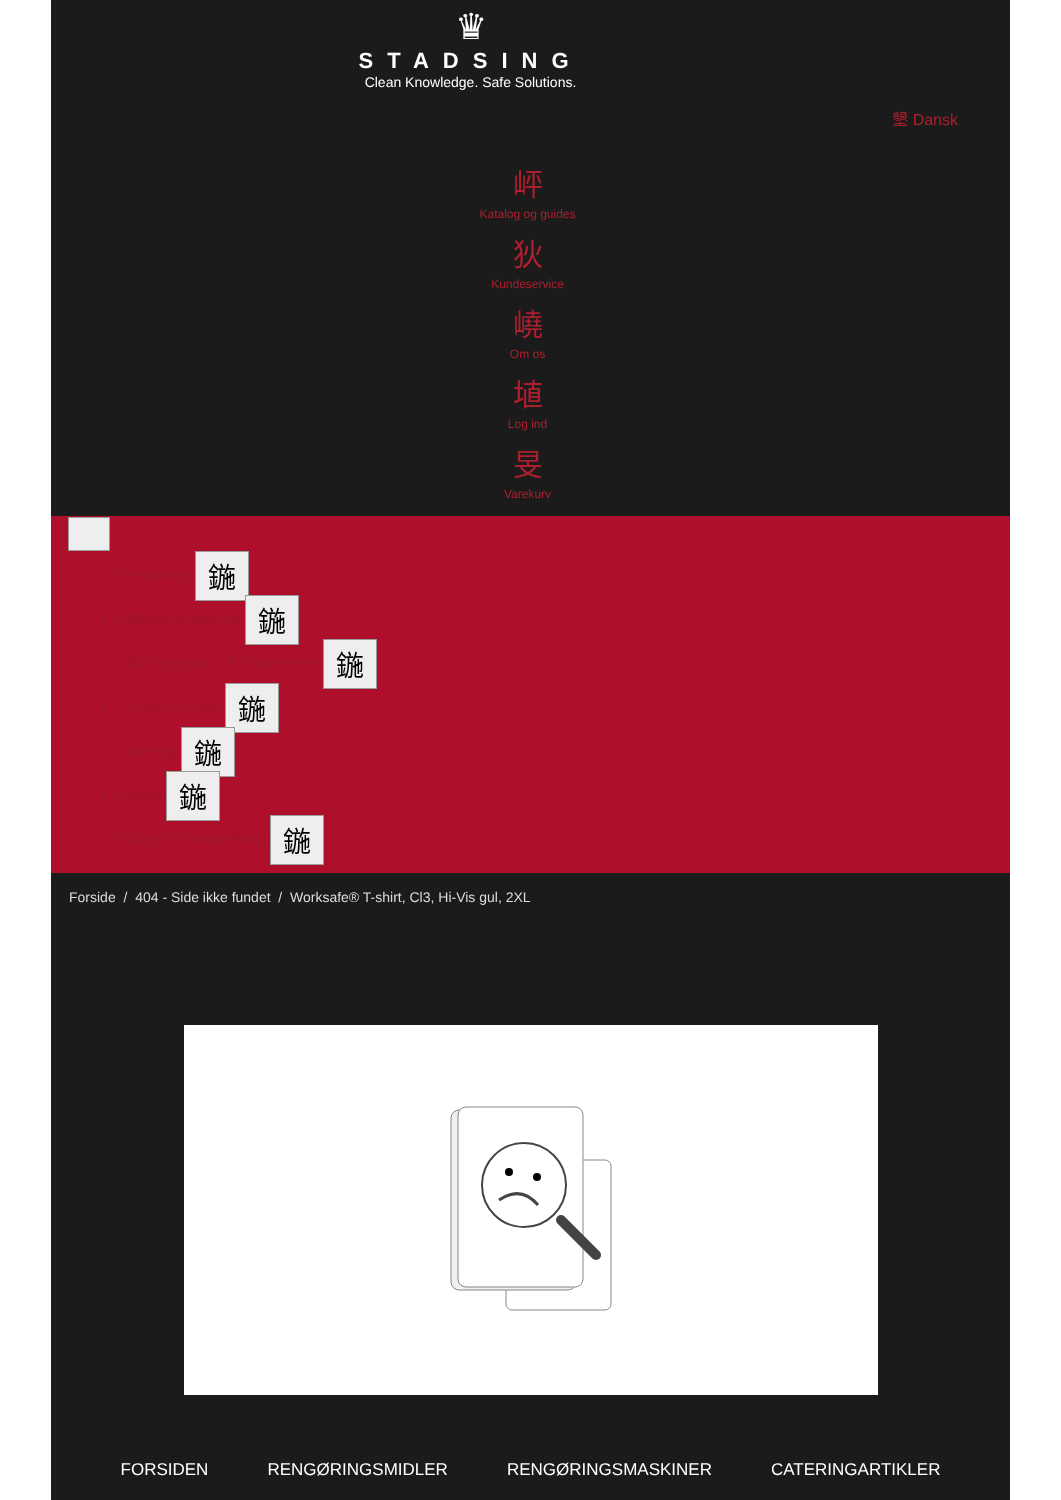♛
STADSING
Clean Knowledge. Safe Solutions.
墾 Dansk
岼
Katalog og guides
狄
Kundeservice
嶢
Om os
埴
Log ind
旻
Varekurv
Rengøring 鍦
Affaldshåndtering 鍦
Aftørringspapir & dispensere 鍦
Personlig pleje 鍦
Catering 鍦
Safety 鍦
Fodtøj & Beklædning 鍦
Forside / 404 - Side ikke fundet / Worksafe® T-shirt, Cl3, Hi-Vis gul, 2XL
FORSIDEN RENGØRINGSMIDLER RENGØRINGSMASKINER CATERINGARTIKLER